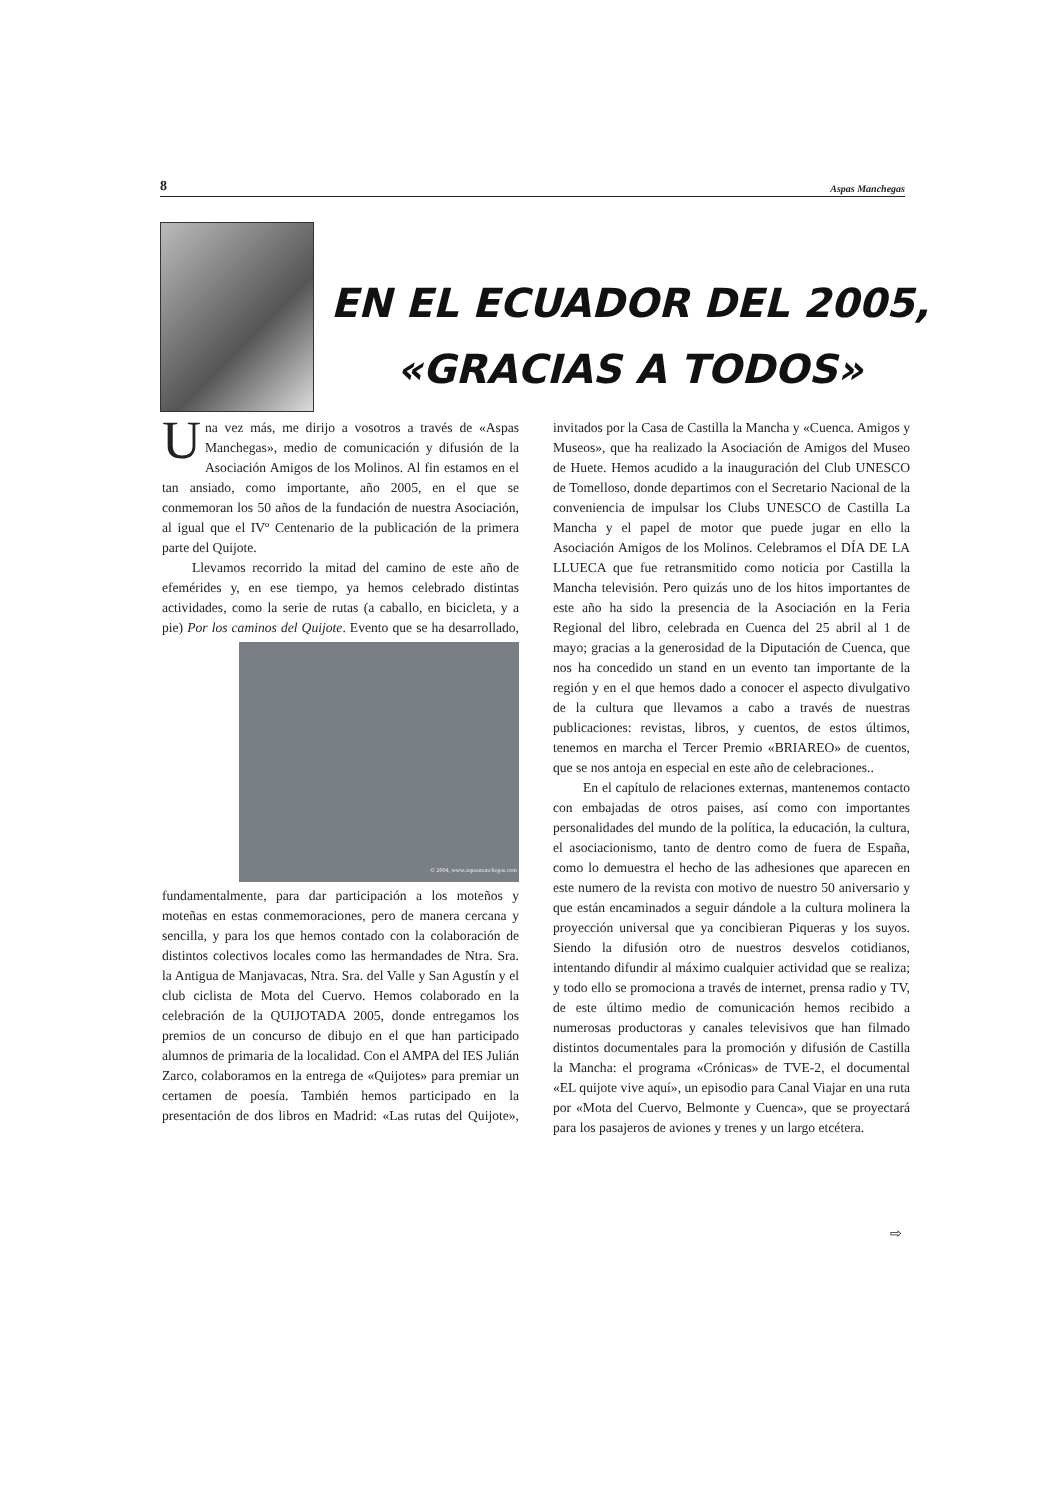8 Aspas Manchegas
EN EL ECUADOR DEL 2005,
«GRACIAS A TODOS»
Una vez más, me dirijo a vosotros a través de «Aspas Manchegas», medio de comunicación y difusión de la Asociación Amigos de los Molinos. Al fin estamos en el tan ansiado, como importante, año 2005, en el que se conmemoran los 50 años de la fundación de nuestra Asociación, al igual que el IVº Centenario de la publicación de la primera parte del Quijote.
Llevamos recorrido la mitad del camino de este año de efemérides y, en ese tiempo, ya hemos celebrado distintas actividades, como la serie de rutas (a caballo, en bicicleta, y a pie) Por los caminos del Quijote. Evento
© 2004, www.aspasmanchegas.com
que se ha desarrollado, fundamentalmente, para dar participación a los moteños y moteñas en estas conmemoraciones, pero de manera cercana y sencilla, y para los que hemos contado con la colaboración de distintos colectivos locales como las hermandades de Ntra. Sra. la Antigua de Manjavacas, Ntra. Sra. del Valle y San Agustín y el club ciclista de Mota del Cuervo. Hemos colaborado en la celebración de la QUIJOTADA 2005, donde entregamos los premios de un concurso de dibujo en el que han participado alumnos de primaria de la localidad. Con el AMPA del IES Julián Zarco, colaboramos en la entrega de «Quijotes» para premiar un certamen de poesía. También hemos participado en la presentación de dos libros en Madrid: «Las rutas del Quijote», invitados por la Casa de Castilla la Mancha y «Cuenca. Amigos y Museos», que ha realizado la Asociación de Amigos del Museo de Huete. Hemos acudido a la inauguración del Club UNESCO de Tomelloso, donde departimos con el Secretario Nacional de la conveniencia de impulsar los Clubs UNESCO de Castilla La Mancha y el papel de motor que puede jugar en ello la Asociación Amigos de los Molinos. Celebramos el DÍA DE LA LLUECA que fue retransmitido como noticia por Castilla la Mancha televisión. Pero quizás uno de los hitos importantes de este año ha sido la presencia de la Asociación en la Feria Regional del libro, celebrada en Cuenca del 25 abril al 1 de mayo; gracias a la generosidad de la Diputación de Cuenca, que nos ha concedido un stand en un evento tan importante de la región y en el que hemos dado a conocer el aspecto divulgativo de la cultura que llevamos a cabo a través de nuestras publicaciones: revistas, libros, y cuentos, de estos últimos, tenemos en marcha el Tercer Premio «BRIAREO» de cuentos, que se nos antoja en especial en este año de celebraciones..
En el capítulo de relaciones externas, mantenemos contacto con embajadas de otros paises, así como con importantes personalidades del mundo de la política, la educación, la cultura, el asociacionismo, tanto de dentro como de fuera de España, como lo demuestra el hecho de las adhesiones que aparecen en este numero de la revista con motivo de nuestro 50 aniversario y que están encaminados a seguir dándole a la cultura molinera la proyección universal que ya concibieran Piqueras y los suyos. Siendo la difusión otro de nuestros desvelos cotidianos, intentando difundir al máximo cualquier actividad que se realiza; y todo ello se promociona a través de internet, prensa radio y TV, de este último medio de comunicación hemos recibido a numerosas productoras y canales televisivos que han filmado distintos documentales para la promoción y difusión de Castilla la Mancha: el programa «Crónicas» de TVE-2, el documental «EL quijote vive aquí», un episodio para Canal Viajar en una ruta por «Mota del Cuervo, Belmonte y Cuenca», que se proyectará para los pasajeros de aviones y trenes y un largo etcétera.
⇨